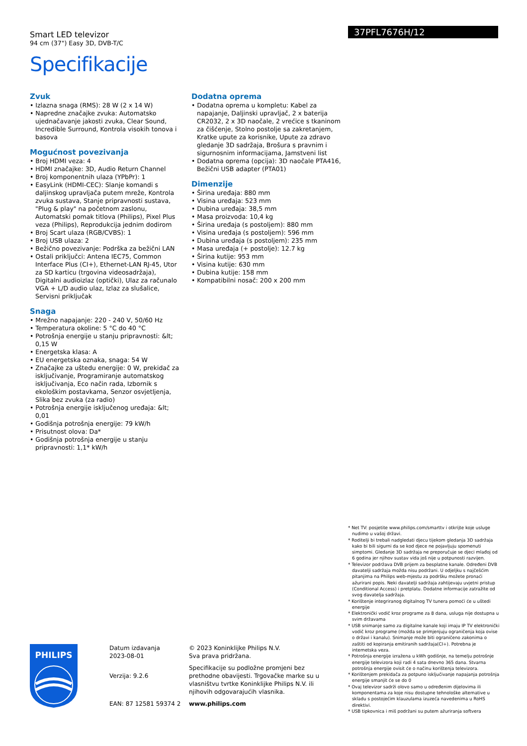Smart LED televizor
94 cm (37") Easy 3D, DVB-T/C
Specifikacije
37PFL7676H/12
Zvuk
• Izlazna snaga (RMS): 28 W (2 x 14 W)
• Napredne značajke zvuka: Automatsko ujednačavanje jakosti zvuka, Clear Sound, Incredible Surround, Kontrola visokih tonova i basova
Mogućnost povezivanja
• Broj HDMI veza: 4
• HDMI značajke: 3D, Audio Return Channel
• Broj komponentnih ulaza (YPbPr): 1
• EasyLink (HDMI-CEC): Slanje komandi s daljinskog upravljača putem mreže, Kontrola zvuka sustava, Stanje pripravnosti sustava, "Plug & play" na početnom zaslonu, Automatski pomak titlova (Philips), Pixel Plus veza (Philips), Reprodukcija jednim dodirom
• Broj Scart ulaza (RGB/CVBS): 1
• Broj USB ulaza: 2
• Bežično povezivanje: Podrška za bežični LAN
• Ostali priključci: Antena IEC75, Common Interface Plus (CI+), Ethernet-LAN RJ-45, Utor za SD karticu (trgovina videosadržaja), Digitalni audioizlaz (optički), Ulaz za računalo VGA + L/D audio ulaz, Izlaz za slušalice, Servisni priključak
Snaga
• Mrežno napajanje: 220 - 240 V, 50/60 Hz
• Temperatura okoline: 5 °C do 40 °C
• Potrošnja energije u stanju pripravnosti: &lt; 0,15 W
• Energetska klasa: A
• EU energetska oznaka, snaga: 54 W
• Značajke za uštedu energije: 0 W, prekidač za isključivanje, Programiranje automatskog isključivanja, Eco način rada, Izbornik s ekološkim postavkama, Senzor osvjetljenja, Slika bez zvuka (za radio)
• Potrošnja energije isključenog uređaja: &lt; 0,01
• Godišnja potrošnja energije: 79 kW/h
• Prisutnost olova: Da*
• Godišnja potrošnja energije u stanju pripravnosti: 1,1* kW/h
Dodatna oprema
• Dodatna oprema u kompletu: Kabel za napajanje, Daljinski upravljač, 2 x baterija CR2032, 2 x 3D naočale, 2 vrećice s tkaninom za čišćenje, Stolno postolje sa zakretanjem, Kratke upute za korisnike, Upute za zdravo gledanje 3D sadržaja, Brošura s pravnim i sigurnosnim informacijama, Jamstveni list
• Dodatna oprema (opcija): 3D naočale PTA416, Bežični USB adapter (PTA01)
Dimenzije
• Širina uređaja: 880 mm
• Visina uređaja: 523 mm
• Dubina uređaja: 38,5 mm
• Masa proizvoda: 10,4 kg
• Širina uređaja (s postoljem): 880 mm
• Visina uređaja (s postoljem): 596 mm
• Dubina uređaja (s postoljem): 235 mm
• Masa uređaja (+ postolje): 12.7 kg
• Širina kutije: 953 mm
• Visina kutije: 630 mm
• Dubina kutije: 158 mm
• Kompatibilni nosač: 200 x 200 mm
* Net TV: posjetite www.philips.com/smarttv i otkrijte koje usluge nudimo u vašoj državi.
* Roditelji bi trebali nadgledati djecu tijekom gledanja 3D sadržaja kako bi bili sigurni da se kod djece ne pojavljuju spomenuti simptomi. Gledanje 3D sadržaja ne preporučuje se djeci mlađoj od 6 godina jer njihov sustav vida još nije u potpunosti razvijen.
* Televizor podržava DVB prijem za besplatne kanale. Određeni DVB davatelji sadržaja možda nisu podržani. U odjeljku s najčešćim pitanjima na Philips web-mjestu za podršku možete pronaći ažurirani popis. Neki davatelji sadržaja zahtijevaju uvjetni pristup (Conditional Access) i pretplatu. Dodatne informacije zatražite od svog davatelja sadržaja.
* Korištenje integriranog digitalnog TV tunera pomoći će u uštedi energije
* Elektronički vodič kroz programe za 8 dana, usluga nije dostupna u svim državama
* USB snimanje samo za digitalne kanale koji imaju IP TV elektronički vodič kroz programe (možda se primjenjuju ograničenja koja ovise o državi i kanalu). Snimanje može biti ograničeno zakonima o zaštiti od kopiranja emitiranih sadržaja(CI+). Potrebna je internetska veza.
* Potrošnja energije izražena u kWh godišnje, na temelju potrošnje energije televizora koji radi 4 sata dnevno 365 dana. Stvarna potrošnja energije ovisit će o načinu korištenja televizora.
* Korištenjem prekidača za potpuno isključivanje napajanja potrošnja energije smanjit će se do 0
* Ovaj televizor sadrži olovo samo u određenim dijelovima ili komponentama za koje nisu dostupne tehnološke alternative u skladu s postojećim klauzulama izuzeća navedenima u RoHS direktivi.
* USB tipkovnica i miš podržani su putem ažuriranja softvera
PHILIPS
Datum izdavanja
2023-08-01
Verzija: 9.2.6
EAN: 87 12581 59374 2
© 2023 Koninklijke Philips N.V.
Sva prava pridržana.
Specifikacije su podložne promjeni bez prethodne obavijesti. Trgovačke marke su u vlasništvu tvrtke Koninklijke Philips N.V. ili njihovih odgovarajućih vlasnika.
www.philips.com